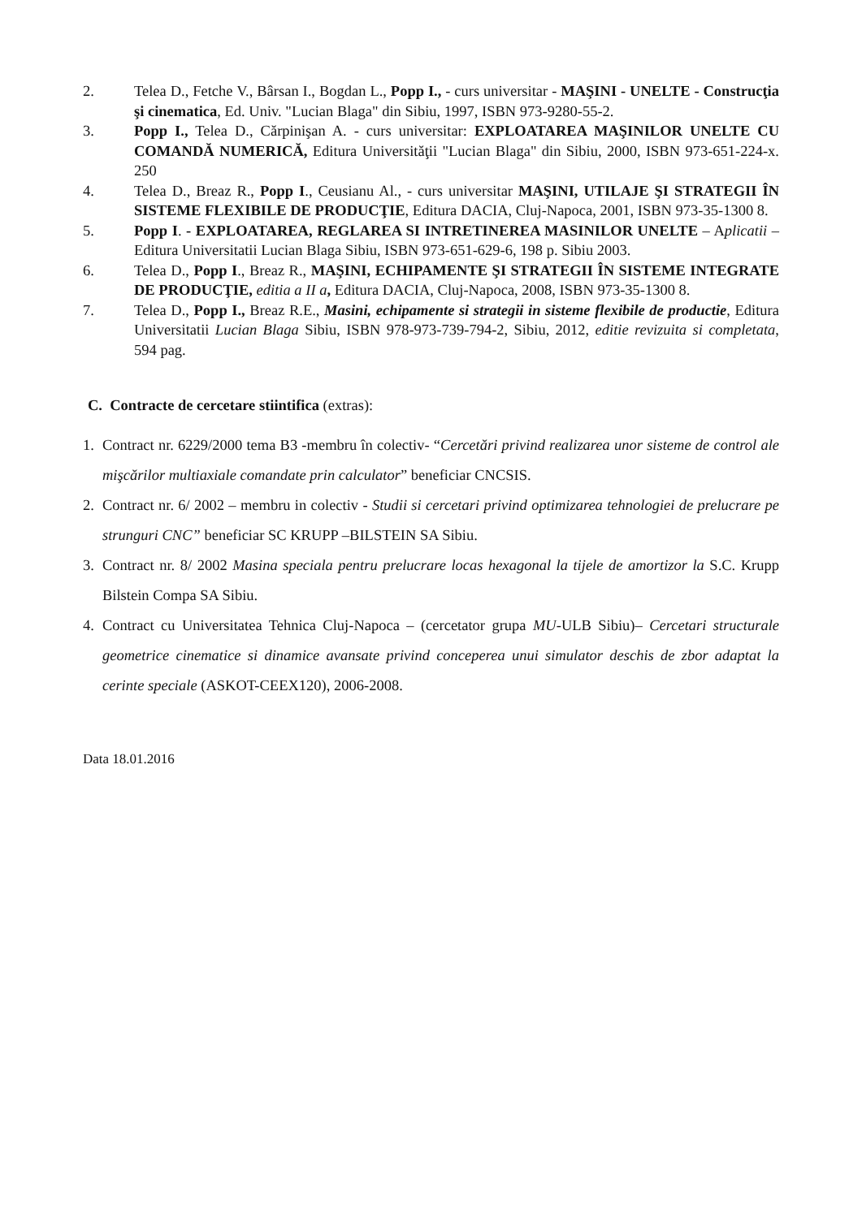2. Telea D., Fetche V., Bârsan I., Bogdan L., Popp I., - curs universitar - MAŞINI - UNELTE - Construcţia şi cinematica, Ed. Univ. "Lucian Blaga" din Sibiu, 1997, ISBN 973-9280-55-2.
3. Popp I., Telea D., Cărpinişan A. - curs universitar: EXPLOATAREA MAŞINILOR UNELTE CU COMANDĂ NUMERICĂ, Editura Universităţii "Lucian Blaga" din Sibiu, 2000, ISBN 973-651-224-x. 250
4. Telea D., Breaz R., Popp I., Ceusianu Al., - curs universitar MAŞINI, UTILAJE ŞI STRATEGII ÎN SISTEME FLEXIBILE DE PRODUCŢIE, Editura DACIA, Cluj-Napoca, 2001, ISBN 973-35-1300 8.
5. Popp I. - EXPLOATAREA, REGLAREA SI INTRETINEREA MASINILOR UNELTE – Aplicatii – Editura Universitatii Lucian Blaga Sibiu, ISBN 973-651-629-6, 198 p. Sibiu 2003.
6. Telea D., Popp I., Breaz R., MAŞINI, ECHIPAMENTE ŞI STRATEGII ÎN SISTEME INTEGRATE DE PRODUCŢIE, editia a II a, Editura DACIA, Cluj-Napoca, 2008, ISBN 973-35-1300 8.
7. Telea D., Popp I., Breaz R.E., Masini, echipamente si strategii in sisteme flexibile de productie, Editura Universitatii Lucian Blaga Sibiu, ISBN 978-973-739-794-2, Sibiu, 2012, editie revizuita si completata, 594 pag.
C. Contracte de cercetare stiintifica (extras):
1. Contract nr. 6229/2000 tema B3 -membru în colectiv- “Cercetări privind realizarea unor sisteme de control ale mişcărilor multiaxiale comandate prin calculator” beneficiar CNCSIS.
2. Contract nr. 6/ 2002 – membru in colectiv - Studii si cercetari privind optimizarea tehnologiei de prelucrare pe strunguri CNC” beneficiar SC KRUPP –BILSTEIN SA Sibiu.
3. Contract nr. 8/ 2002 Masina speciala pentru prelucrare locas hexagonal la tijele de amortizor la S.C. Krupp Bilstein Compa SA Sibiu.
4. Contract cu Universitatea Tehnica Cluj-Napoca – (cercetator grupa MU-ULB Sibiu)– Cercetari structurale geometrice cinematice si dinamice avansate privind conceperea unui simulator deschis de zbor adaptat la cerinte speciale (ASKOT-CEEX120), 2006-2008.
Data 18.01.2016